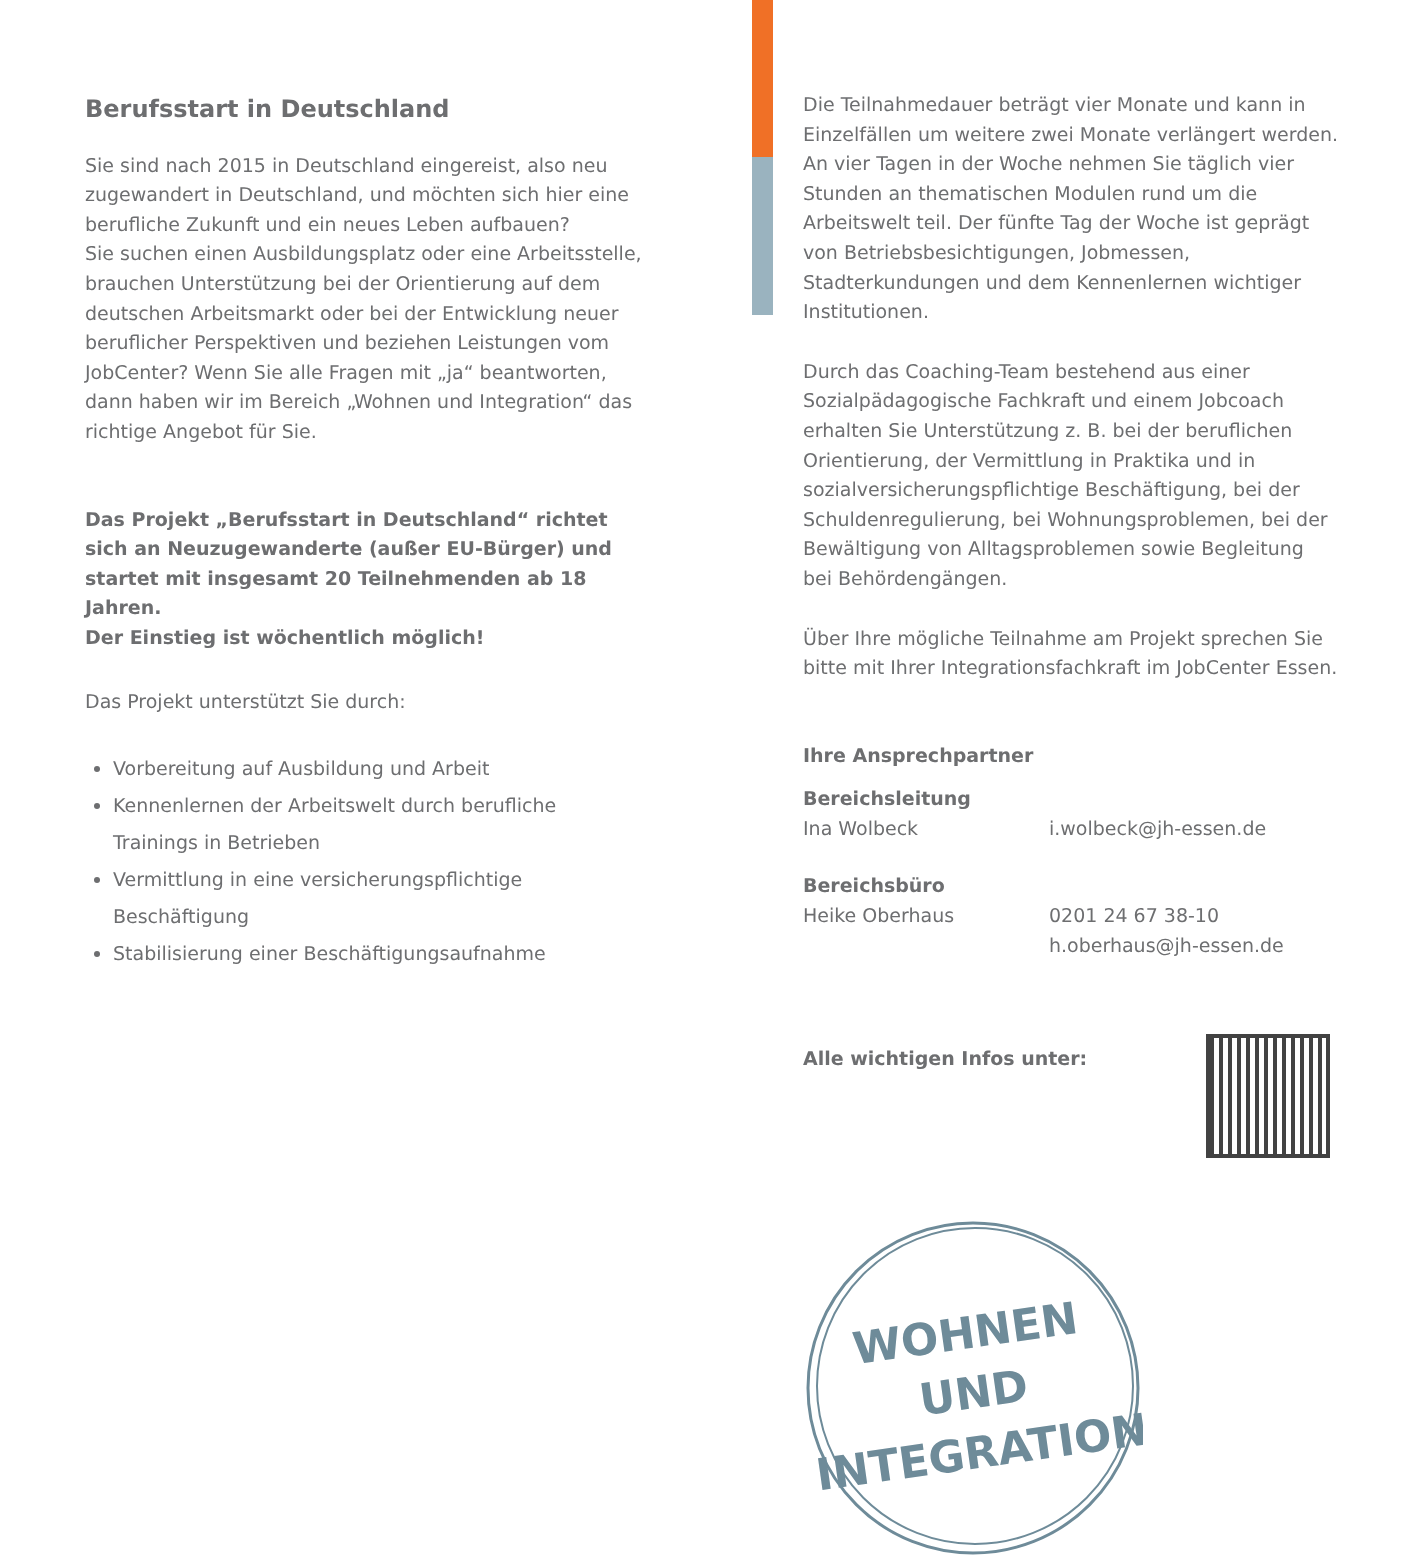Berufsstart in Deutschland
Sie sind nach 2015 in Deutschland eingereist, also neu zugewandert in Deutschland, und möchten sich hier eine berufliche Zukunft und ein neues Leben aufbauen?
Sie suchen einen Ausbildungsplatz oder eine Arbeitsstelle, brauchen Unterstützung bei der Orientierung auf dem deutschen Arbeitsmarkt oder bei der Entwicklung neuer beruflicher Perspektiven und beziehen Leistungen vom JobCenter? Wenn Sie alle Fragen mit „ja“ beantworten, dann haben wir im Bereich „Wohnen und Integration“ das richtige Angebot für Sie.
Das Projekt „Berufsstart in Deutschland“ richtet sich an Neuzugewanderte (außer EU-Bürger) und startet mit insgesamt 20 Teilnehmenden ab 18 Jahren.
Der Einstieg ist wöchentlich möglich!
Das Projekt unterstützt Sie durch:
Vorbereitung auf Ausbildung und Arbeit
Kennenlernen der Arbeitswelt durch berufliche Trainings in Betrieben
Vermittlung in eine versicherungspflichtige Beschäftigung
Stabilisierung einer Beschäftigungsaufnahme
Die Teilnahmedauer beträgt vier Monate und kann in Einzelfällen um weitere zwei Monate verlängert werden. An vier Tagen in der Woche nehmen Sie täglich vier Stunden an thematischen Modulen rund um die Arbeitswelt teil. Der fünfte Tag der Woche ist geprägt von Betriebsbesichtigungen, Jobmessen, Stadterkundungen und dem Kennenlernen wichtiger Institutionen.
Durch das Coaching-Team bestehend aus einer Sozialpädagogische Fachkraft und einem Jobcoach erhalten Sie Unterstützung z. B. bei der beruflichen Orientierung, der Vermittlung in Praktika und in sozialversicherungspflichtige Beschäftigung, bei der Schuldenregulierung, bei Wohnungsproblemen, bei der Bewältigung von Alltagsproblemen sowie Begleitung bei Behördengängen.
Über Ihre mögliche Teilnahme am Projekt sprechen Sie bitte mit Ihrer Integrationsfachkraft im JobCenter Essen.
Ihre Ansprechpartner
Bereichsleitung
Ina Wolbeck i.wolbeck@jh-essen.de
Bereichsbüro
Heike Oberhaus 0201 24 67 38-10
h.oberhaus@jh-essen.de
Alle wichtigen Infos unter:
WOHNEN
UND
INTEGRATION